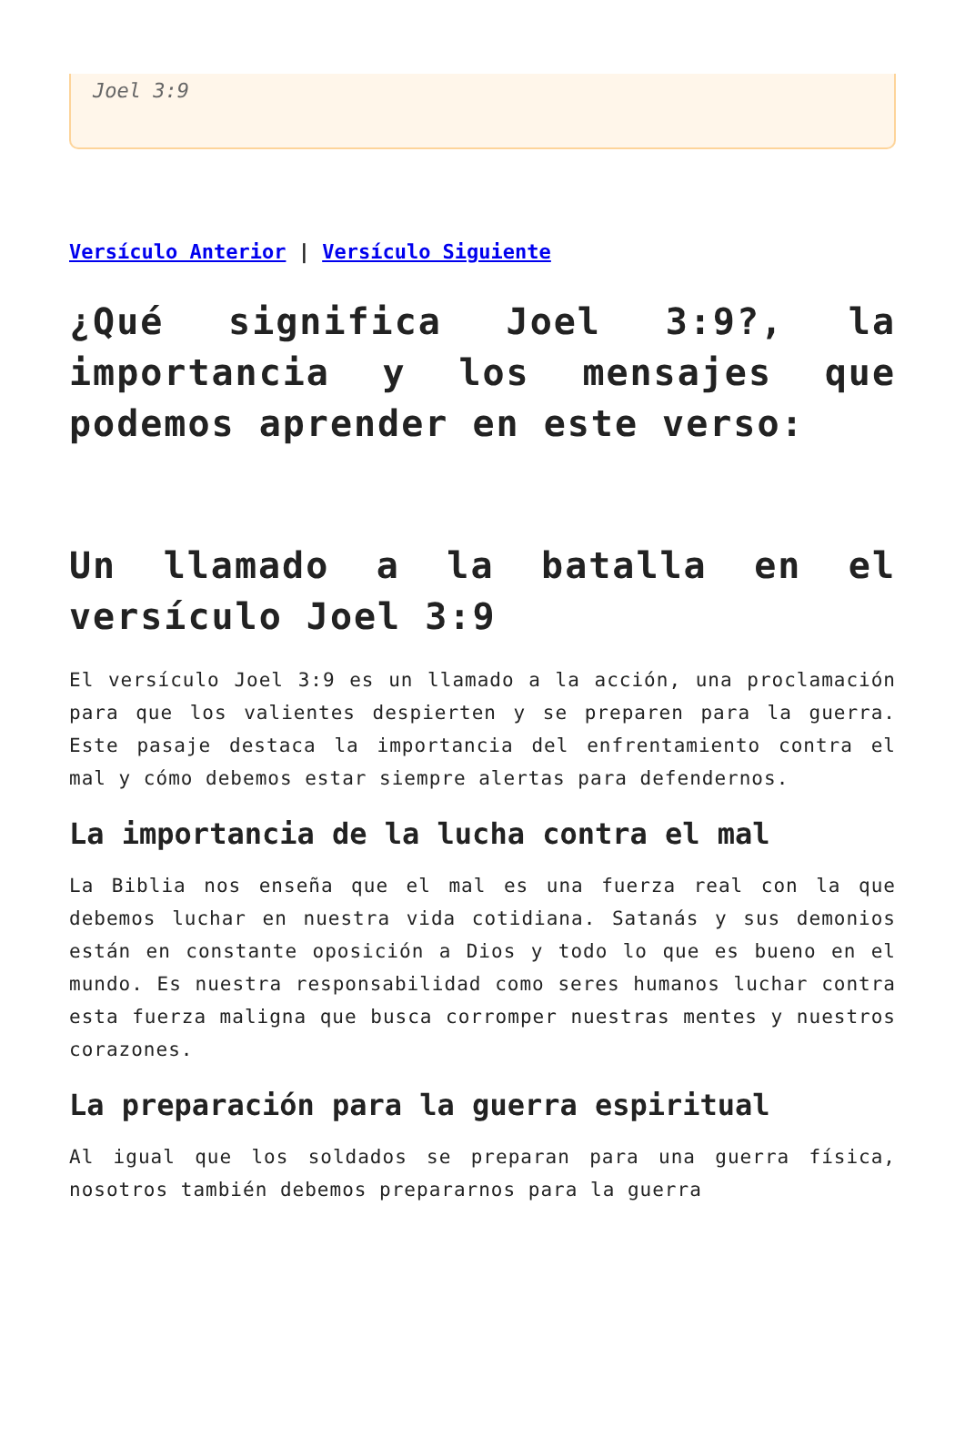Joel 3:9
Versículo Anterior | Versículo Siguiente
¿Qué significa Joel 3:9?, la importancia y los mensajes que podemos aprender en este verso:
Un llamado a la batalla en el versículo Joel 3:9
El versículo Joel 3:9 es un llamado a la acción, una proclamación para que los valientes despierten y se preparen para la guerra. Este pasaje destaca la importancia del enfrentamiento contra el mal y cómo debemos estar siempre alertas para defendernos.
La importancia de la lucha contra el mal
La Biblia nos enseña que el mal es una fuerza real con la que debemos luchar en nuestra vida cotidiana. Satanás y sus demonios están en constante oposición a Dios y todo lo que es bueno en el mundo. Es nuestra responsabilidad como seres humanos luchar contra esta fuerza maligna que busca corromper nuestras mentes y nuestros corazones.
La preparación para la guerra espiritual
Al igual que los soldados se preparan para una guerra física, nosotros también debemos prepararnos para la guerra